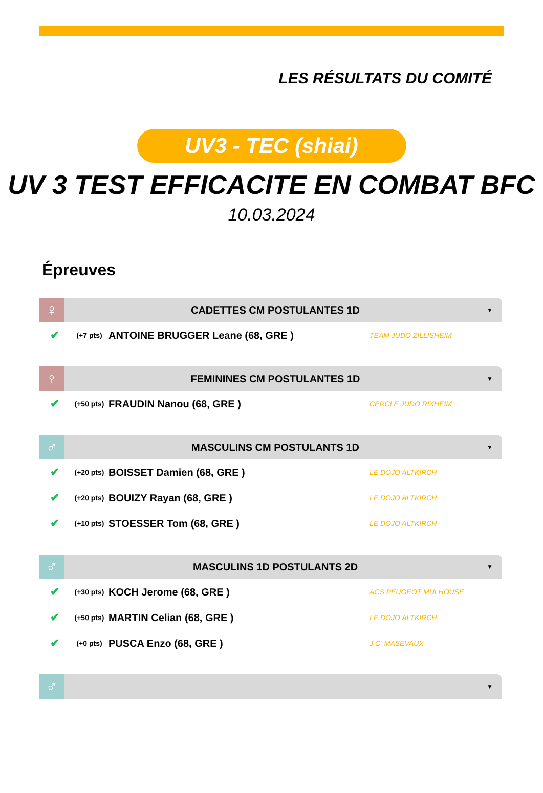LES RÉSULTATS DU COMITÉ
UV3 - TEC (shiai)
UV 3 TEST EFFICACITE EN COMBAT BFC
10.03.2024
Épreuves
♀
CADETTES CM POSTULANTES 1D
▼
✔
(+7 pts)
ANTOINE BRUGGER Leane (68, GRE )
TEAM JUDO ZILLISHEIM
♀
FEMININES CM POSTULANTES 1D
▼
✔
(+50 pts)
FRAUDIN Nanou (68, GRE )
CERCLE JUDO RIXHEIM
♂
MASCULINS CM POSTULANTS 1D
▼
✔
(+20 pts)
BOISSET Damien (68, GRE )
LE DOJO ALTKIRCH
✔
(+20 pts)
BOUIZY Rayan (68, GRE )
LE DOJO ALTKIRCH
✔
(+10 pts)
STOESSER Tom (68, GRE )
LE DOJO ALTKIRCH
♂
MASCULINS 1D POSTULANTS 2D
▼
✔
(+30 pts)
KOCH Jerome (68, GRE )
ACS PEUGEOT MULHOUSE
✔
(+50 pts)
MARTIN Celian (68, GRE )
LE DOJO ALTKIRCH
✔
(+0 pts)
PUSCA Enzo (68, GRE )
J.C. MASEVAUX
♂
▼